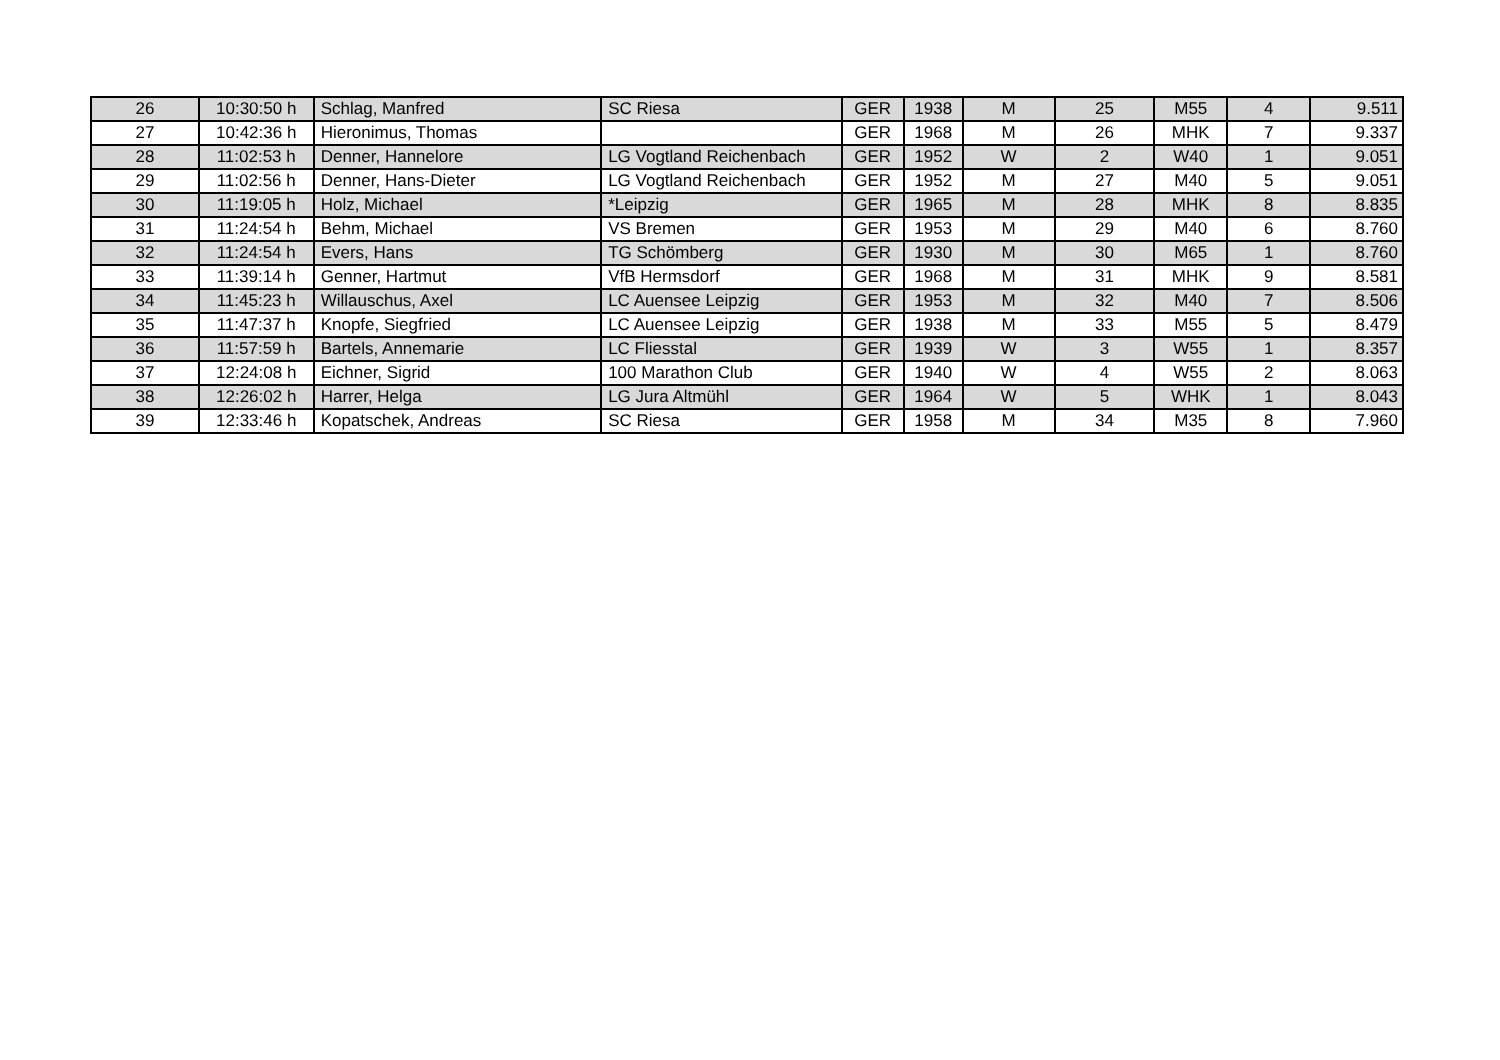| 26 | 10:30:50 h | Schlag, Manfred | SC Riesa | GER | 1938 | M | 25 | M55 | 4 | 9.511 |
| 27 | 10:42:36 h | Hieronimus, Thomas | | GER | 1968 | M | 26 | MHK | 7 | 9.337 |
| 28 | 11:02:53 h | Denner, Hannelore | LG Vogtland Reichenbach | GER | 1952 | W | 2 | W40 | 1 | 9.051 |
| 29 | 11:02:56 h | Denner, Hans-Dieter | LG Vogtland Reichenbach | GER | 1952 | M | 27 | M40 | 5 | 9.051 |
| 30 | 11:19:05 h | Holz, Michael | *Leipzig | GER | 1965 | M | 28 | MHK | 8 | 8.835 |
| 31 | 11:24:54 h | Behm, Michael | VS Bremen | GER | 1953 | M | 29 | M40 | 6 | 8.760 |
| 32 | 11:24:54 h | Evers, Hans | TG Schömberg | GER | 1930 | M | 30 | M65 | 1 | 8.760 |
| 33 | 11:39:14 h | Genner, Hartmut | VfB Hermsdorf | GER | 1968 | M | 31 | MHK | 9 | 8.581 |
| 34 | 11:45:23 h | Willauschus, Axel | LC Auensee Leipzig | GER | 1953 | M | 32 | M40 | 7 | 8.506 |
| 35 | 11:47:37 h | Knopfe, Siegfried | LC Auensee Leipzig | GER | 1938 | M | 33 | M55 | 5 | 8.479 |
| 36 | 11:57:59 h | Bartels, Annemarie | LC Fliesstal | GER | 1939 | W | 3 | W55 | 1 | 8.357 |
| 37 | 12:24:08 h | Eichner, Sigrid | 100 Marathon Club | GER | 1940 | W | 4 | W55 | 2 | 8.063 |
| 38 | 12:26:02 h | Harrer, Helga | LG Jura Altmühl | GER | 1964 | W | 5 | WHK | 1 | 8.043 |
| 39 | 12:33:46 h | Kopatschek, Andreas | SC Riesa | GER | 1958 | M | 34 | M35 | 8 | 7.960 |